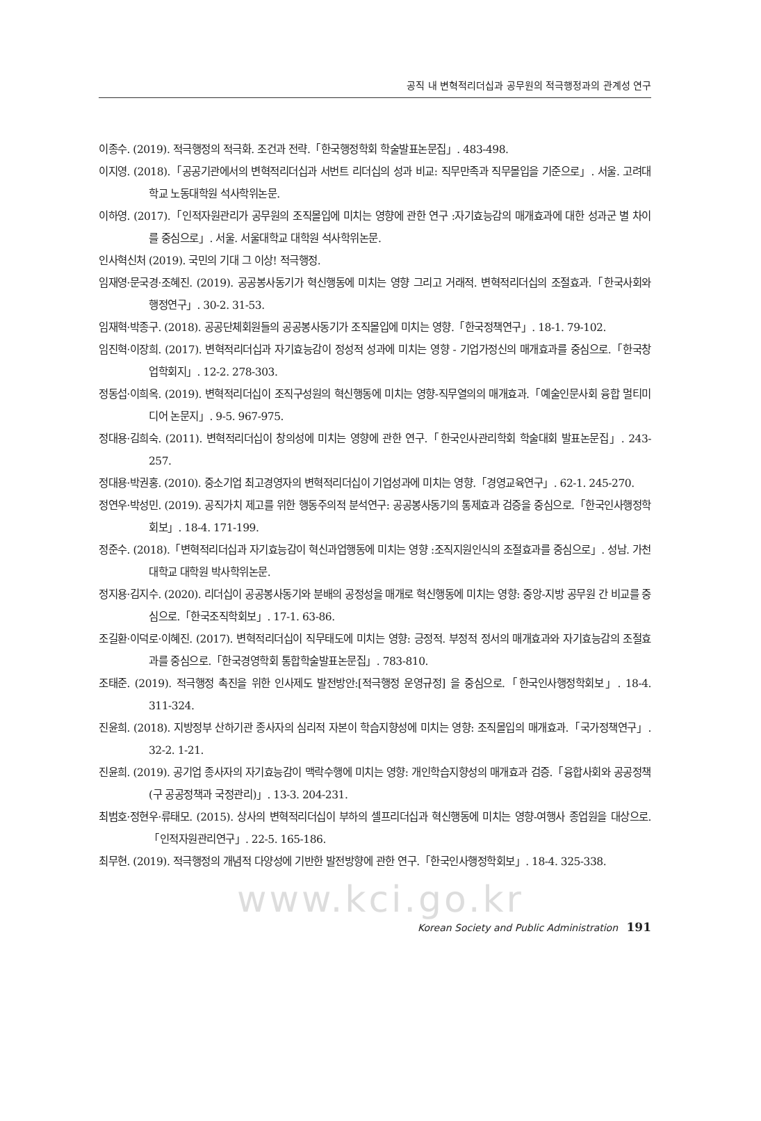공직 내 변혁적리더십과 공무원의 적극행정과의 관계성 연구
이종수. (2019). 적극행정의 적극화. 조건과 전략.「한국행정학회 학술발표논문집」. 483-498.
이지영. (2018).「공공기관에서의 변혁적리더십과 서번트 리더십의 성과 비교: 직무만족과 직무몰입을 기준으로」. 서울. 고려대학교 노동대학원 석사학위논문.
이하영. (2017).「인적자원관리가 공무원의 조직몰입에 미치는 영향에 관한 연구 :자기효능감의 매개효과에 대한 성과군 별 차이를 중심으로」. 서울. 서울대학교 대학원 석사학위논문.
인사혁신처 (2019). 국민의 기대 그 이상! 적극행정.
임재영·문국경·조혜진. (2019). 공공봉사동기가 혁신행동에 미치는 영향 그리고 거래적. 변혁적리더십의 조절효과.「한국사회와 행정연구」. 30-2. 31-53.
임재혁·박종구. (2018). 공공단체회원들의 공공봉사동기가 조직몰입에 미치는 영향.「한국정책연구」. 18-1. 79-102.
임진혁·이장희. (2017). 변혁적리더십과 자기효능감이 정성적 성과에 미치는 영향 - 기업가정신의 매개효과를 중심으로.「한국창업학회지」. 12-2. 278-303.
정동섭·이희옥. (2019). 변혁적리더십이 조직구성원의 혁신행동에 미치는 영향-직무열의의 매개효과.「예술인문사회 융합 멀티미디어 논문지」. 9-5. 967-975.
정대용·김희숙. (2011). 변혁적리더십이 창의성에 미치는 영향에 관한 연구.「한국인사관리학회 학술대회 발표논문집」. 243-257.
정대용·박권홍. (2010). 중소기업 최고경영자의 변혁적리더십이 기업성과에 미치는 영향.「경영교육연구」. 62-1. 245-270.
정연우·박성민. (2019). 공직가치 제고를 위한 행동주의적 분석연구: 공공봉사동기의 통제효과 검증을 중심으로.「한국인사행정학회보」. 18-4. 171-199.
정준수. (2018).「변혁적리더십과 자기효능감이 혁신과업행동에 미치는 영향 :조직지원인식의 조절효과를 중심으로」. 성남. 가천대학교 대학원 박사학위논문.
정지용·김지수. (2020). 리더십이 공공봉사동기와 분배의 공정성을 매개로 혁신행동에 미치는 영향: 중앙-지방 공무원 간 비교를 중심으로.「한국조직학회보」. 17-1. 63-86.
조길환·이덕로·이혜진. (2017). 변혁적리더십이 직무태도에 미치는 영향: 긍정적. 부정적 정서의 매개효과와 자기효능감의 조절효과를 중심으로.「한국경영학회 통합학술발표논문집」. 783-810.
조태준. (2019). 적극행정 촉진을 위한 인사제도 발전방안:[적극행정 운영규정] 을 중심으로.「한국인사행정학회보」. 18-4. 311-324.
진윤희. (2018). 지방정부 산하기관 종사자의 심리적 자본이 학습지향성에 미치는 영향: 조직몰입의 매개효과.「국가정책연구」. 32-2. 1-21.
진윤희. (2019). 공기업 종사자의 자기효능감이 맥락수행에 미치는 영향: 개인학습지향성의 매개효과 검증.「융합사회와 공공정책 (구 공공정책과 국정관리)」. 13-3. 204-231.
최범호·정현우·류태모. (2015). 상사의 변혁적리더십이 부하의 셀프리더십과 혁신행동에 미치는 영향-여행사 종업원을 대상으로.「인적자원관리연구」. 22-5. 165-186.
최무현. (2019). 적극행정의 개념적 다양성에 기반한 발전방향에 관한 연구.「한국인사행정학회보」. 18-4. 325-338.
www.kci.go.kr
Korean Society and Public Administration 191